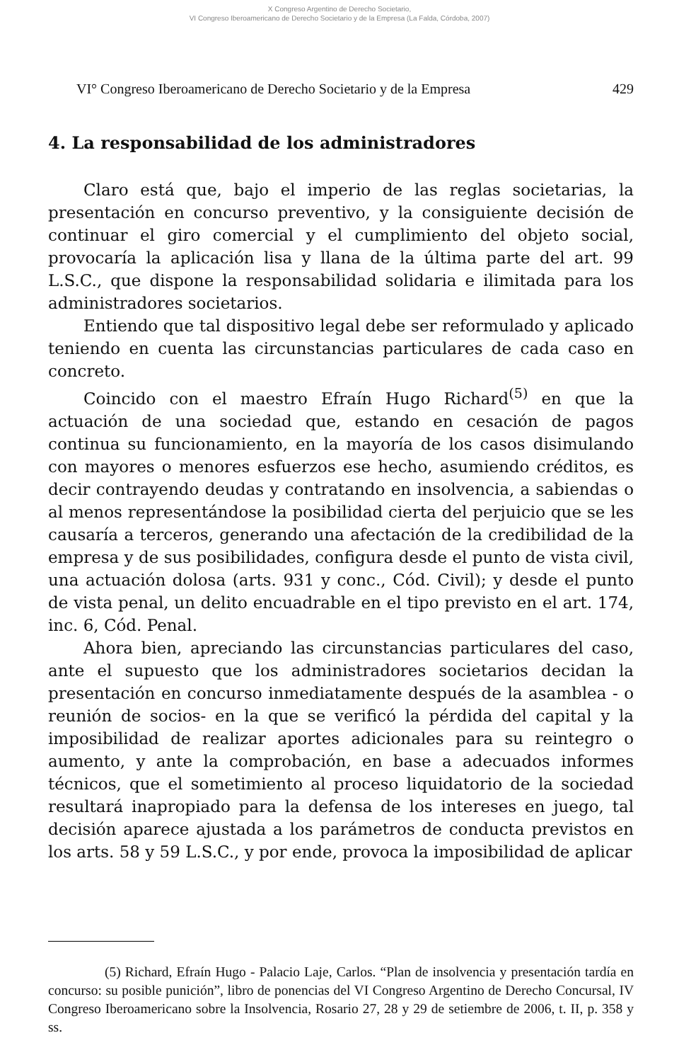X Congreso Argentino de Derecho Societario,
VI Congreso Iberoamericano de Derecho Societario y de la Empresa (La Falda, Córdoba, 2007)
VI° Congreso Iberoamericano de Derecho Societario y de la Empresa 429
4. La responsabilidad de los administradores
Claro está que, bajo el imperio de las reglas societarias, la presentación en concurso preventivo, y la consiguiente decisión de continuar el giro comercial y el cumplimiento del objeto social, provocaría la aplicación lisa y llana de la última parte del art. 99 L.S.C., que dispone la responsabilidad solidaria e ilimitada para los administradores societarios.
Entiendo que tal dispositivo legal debe ser reformulado y aplicado teniendo en cuenta las circunstancias particulares de cada caso en concreto.
Coincido con el maestro Efraín Hugo Richard<sup>(5)</sup> en que la actuación de una sociedad que, estando en cesación de pagos continua su funcionamiento, en la mayoría de los casos disimulando con mayores o menores esfuerzos ese hecho, asumiendo créditos, es decir contrayendo deudas y contratando en insolvencia, a sabiendas o al menos representándose la posibilidad cierta del perjuicio que se les causaría a terceros, generando una afectación de la credibilidad de la empresa y de sus posibilidades, configura desde el punto de vista civil, una actuación dolosa (arts. 931 y conc., Cód. Civil); y desde el punto de vista penal, un delito encuadrable en el tipo previsto en el art. 174, inc. 6, Cód. Penal.
Ahora bien, apreciando las circunstancias particulares del caso, ante el supuesto que los administradores societarios decidan la presentación en concurso inmediatamente después de la asamblea - o reunión de socios- en la que se verificó la pérdida del capital y la imposibilidad de realizar aportes adicionales para su reintegro o aumento, y ante la comprobación, en base a adecuados informes técnicos, que el sometimiento al proceso liquidatorio de la sociedad resultará inapropiado para la defensa de los intereses en juego, tal decisión aparece ajustada a los parámetros de conducta previstos en los arts. 58 y 59 L.S.C., y por ende, provoca la imposibilidad de aplicar
(5) Richard, Efraín Hugo - Palacio Laje, Carlos. “Plan de insolvencia y presentación tardía en concurso: su posible punición”, libro de ponencias del VI Congreso Argentino de Derecho Concursal, IV Congreso Iberoamericano sobre la Insolvencia, Rosario 27, 28 y 29 de setiembre de 2006, t. II, p. 358 y ss.